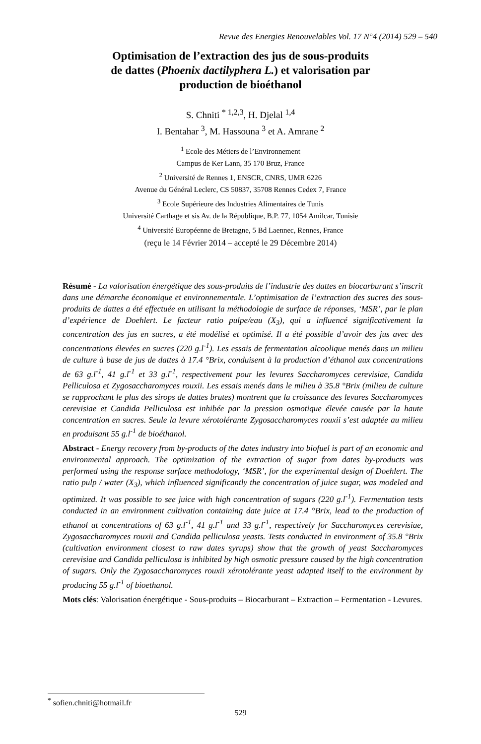Revue des Energies Renouvelables Vol. 17 N°4 (2014) 529 – 540
Optimisation de l’extraction des jus de sous-produits
de dattes (Phoenix dactilyphera L.) et valorisation par
production de bioéthanol
S. Chniti <sup>* 1,2,3</sup>, H. Djelal <sup>1,4</sup>
I. Bentahar <sup>3</sup>, M. Hassouna <sup>3</sup> et A. Amrane <sup>2</sup>
<sup>1</sup> Ecole des Métiers de l’Environnement
Campus de Ker Lann, 35 170 Bruz, France
<sup>2</sup> Université de Rennes 1, ENSCR, CNRS, UMR 6226
Avenue du Général Leclerc, CS 50837, 35708 Rennes Cedex 7, France
<sup>3</sup> Ecole Supérieure des Industries Alimentaires de Tunis
Université Carthage et sis Av. de la République, B.P. 77, 1054 Amilcar, Tunisie
<sup>4</sup> Université Européenne de Bretagne, 5 Bd Laennec, Rennes, France
(reçu le 14 Février 2014 – accepté le 29 Décembre 2014)
Résumé - La valorisation énergétique des sous-produits de l’industrie des dattes en biocarburant s’inscrit dans une démarche économique et environnementale. L’optimisation de l’extraction des sucres des sous-produits de dattes a été effectuée en utilisant la méthodologie de surface de réponses, ‘MSR’, par le plan d’expérience de Doehlert. Le facteur ratio pulpe/eau (X<sub>3</sub>), qui a influencé significativement la concentration des jus en sucres, a été modélisé et optimisé. Il a été possible d’avoir des jus avec des concentrations élevées en sucres (220 g.l<sup>-1</sup>). Les essais de fermentation alcoolique menés dans un milieu de culture à base de jus de dattes à 17.4 °Brix, conduisent à la production d’éthanol aux concentrations de 63 g.l<sup>-1</sup>, 41 g.l<sup>-1</sup> et 33 g.l<sup>-1</sup>, respectivement pour les levures Saccharomyces cerevisiae, Candida Pelliculosa et Zygosaccharomyces rouxii. Les essais menés dans le milieu à 35.8 °Brix (milieu de culture se rapprochant le plus des sirops de dattes brutes) montrent que la croissance des levures Saccharomyces cerevisiae et Candida Pelliculosa est inhibée par la pression osmotique élevée causée par la haute concentration en sucres. Seule la levure xérotolérante Zygosaccharomyces rouxii s’est adaptée au milieu en produisant 55 g.l<sup>-1</sup> de bioéthanol.
Abstract - Energy recovery from by-products of the dates industry into biofuel is part of an economic and environmental approach. The optimization of the extraction of sugar from dates by-products was performed using the response surface methodology, ‘MSR’, for the experimental design of Doehlert. The ratio pulp / water (X<sub>3</sub>), which influenced significantly the concentration of juice sugar, was modeled and optimized. It was possible to see juice with high concentration of sugars (220 g.l<sup>-1</sup>). Fermentation tests conducted in an environment cultivation containing date juice at 17.4 °Brix, lead to the production of ethanol at concentrations of 63 g.l<sup>-1</sup>, 41 g.l<sup>-1</sup> and 33 g.l<sup>-1</sup>, respectively for Saccharomyces cerevisiae, Zygosaccharomyces rouxii and Candida pelliculosa yeasts. Tests conducted in environment of 35.8 °Brix (cultivation environment closest to raw dates syrups) show that the growth of yeast Saccharomyces cerevisiae and Candida pelliculosa is inhibited by high osmotic pressure caused by the high concentration of sugars. Only the Zygosaccharomyces rouxii xérotolérante yeast adapted itself to the environment by producing 55 g.l<sup>-1</sup> of bioethanol.
Mots clés: Valorisation énergétique - Sous-produits – Biocarburant – Extraction – Fermentation - Levures.
<sup>*</sup> sofien.chniti@hotmail.fr
529